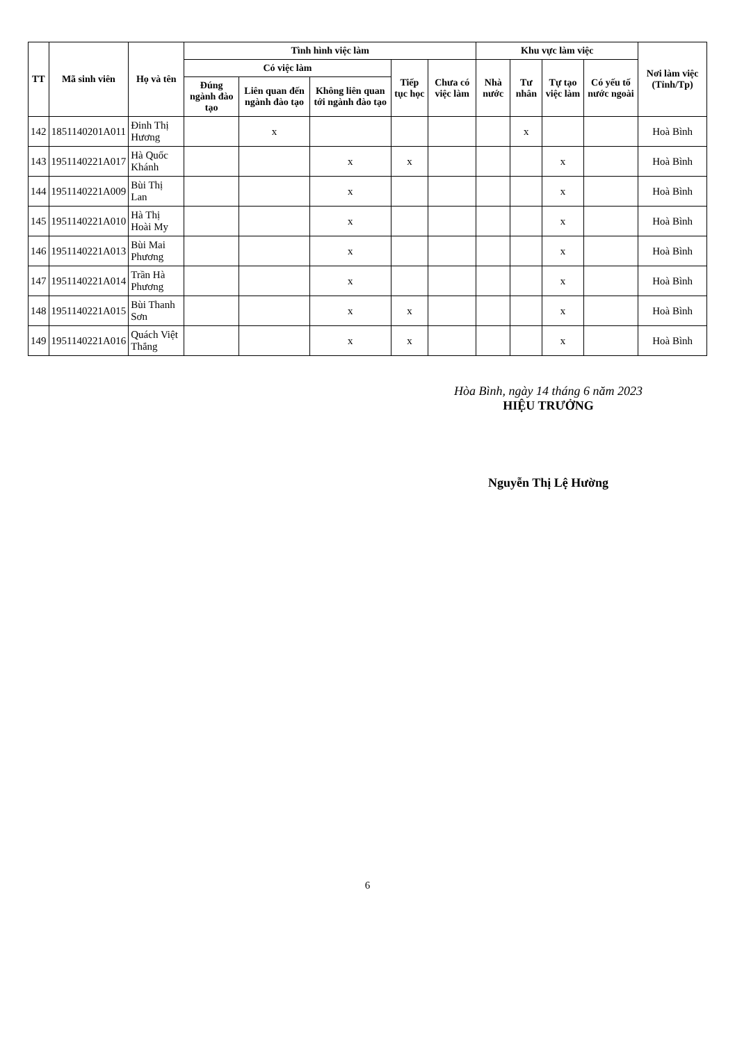| TT | Mã sinh viên | Họ và tên | Tình hình việc làm | | | | | Khu vực làm việc | | | | Nơi làm việc (Tỉnh/Tp) |
| --- | --- | --- | --- | --- | --- | --- | --- | --- | --- | --- | --- | --- |
| | | | Có việc làm | | | Tiếp tục học | Chưa có việc làm | Nhà nước | Tư nhân | Tự tạo việc làm | Có yếu tố nước ngoài | |
| | | | Đúng ngành đào tạo | Liên quan đến ngành đào tạo | Không liên quan tới ngành đào tạo | | | | | | | |
| 142 | 1851140201A011 | Đinh Thị Hương | | x | | | | | x | | | Hoà Bình |
| 143 | 1951140221A017 | Hà Quốc Khánh | | | x | x | | | | x | | Hoà Bình |
| 144 | 1951140221A009 | Bùi Thị Lan | | | x | | | | | x | | Hoà Bình |
| 145 | 1951140221A010 | Hà Thị Hoài My | | | x | | | | | x | | Hoà Bình |
| 146 | 1951140221A013 | Bùi Mai Phương | | | x | | | | | x | | Hoà Bình |
| 147 | 1951140221A014 | Trần Hà Phương | | | x | | | | | x | | Hoà Bình |
| 148 | 1951140221A015 | Bùi Thanh Sơn | | | x | x | | | | x | | Hoà Bình |
| 149 | 1951140221A016 | Quách Việt Thắng | | | x | x | | | | x | | Hoà Bình |
Hòa Bình, ngày 14 tháng 6 năm 2023
HIỆU TRƯỞNG
Nguyễn Thị Lệ Hường
6